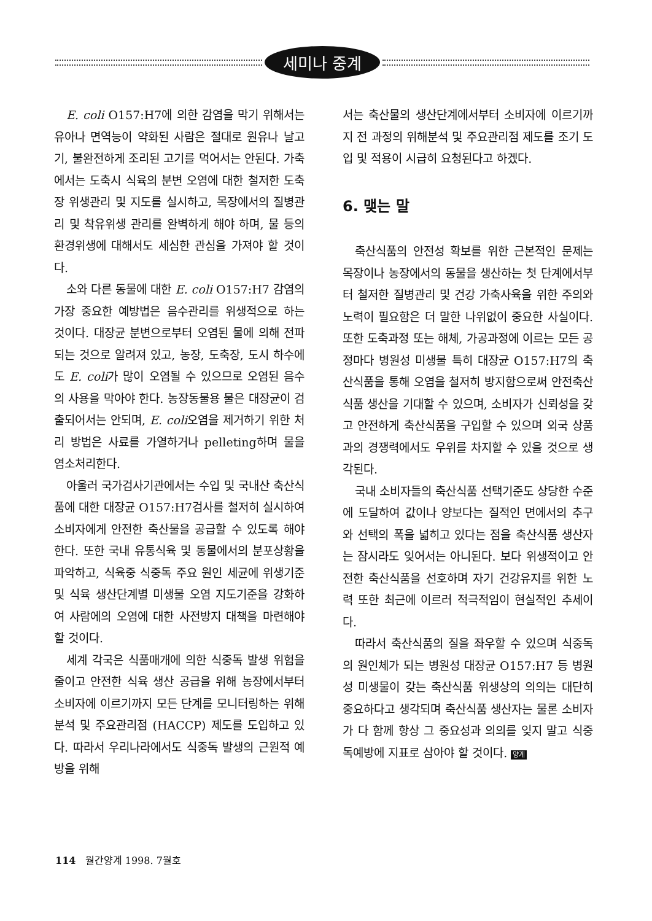세미나 중계
E. coli O157:H7에 의한 감염을 막기 위해서는 유아나 면역능이 약화된 사람은 절대로 원유나 날고기, 불완전하게 조리된 고기를 먹어서는 안된다. 가축에서는 도축시 식육의 분변 오염에 대한 철저한 도축장 위생관리 및 지도를 실시하고, 목장에서의 질병관리 및 착유위생 관리를 완벽하게 해야 하며, 물 등의 환경위생에 대해서도 세심한 관심을 가져야 할 것이다.
소와 다른 동물에 대한 E. coli O157:H7 감염의 가장 중요한 예방법은 음수관리를 위생적으로 하는 것이다. 대장균 분변으로부터 오염된 물에 의해 전파되는 것으로 알려져 있고, 농장, 도축장, 도시 하수에도 E. coli가 많이 오염될 수 있으므로 오염된 음수의 사용을 막아야 한다. 농장동물용 물은 대장균이 검출되어서는 안되며, E. coli오염을 제거하기 위한 처리 방법은 사료를 가열하거나 pelleting하며 물을 염소처리한다.
아울러 국가검사기관에서는 수입 및 국내산 축산식품에 대한 대장균 O157:H7검사를 철저히 실시하여 소비자에게 안전한 축산물을 공급할 수 있도록 해야 한다. 또한 국내 유통식육 및 동물에서의 분포상황을 파악하고, 식육중 식중독 주요 원인 세균에 위생기준 및 식육 생산단계별 미생물 오염 지도기준을 강화하여 사람에의 오염에 대한 사전방지 대책을 마련해야 할 것이다.
세계 각국은 식품매개에 의한 식중독 발생 위험을 줄이고 안전한 식육 생산 공급을 위해 농장에서부터 소비자에 이르기까지 모든 단계를 모니터링하는 위해분석 및 주요관리점 (HACCP) 제도를 도입하고 있다. 따라서 우리나라에서도 식중독 발생의 근원적 예방을 위해
서는 축산물의 생산단계에서부터 소비자에 이르기까지 전 과정의 위해분석 및 주요관리점 제도를 조기 도입 및 적용이 시급히 요청된다고 하겠다.
6. 맺는 말
축산식품의 안전성 확보를 위한 근본적인 문제는 목장이나 농장에서의 동물을 생산하는 첫 단계에서부터 철저한 질병관리 및 건강 가축사육을 위한 주의와 노력이 필요함은 더 말한 나위없이 중요한 사실이다. 또한 도축과정 또는 해체, 가공과정에 이르는 모든 공정마다 병원성 미생물 특히 대장균 O157:H7의 축산식품을 통해 오염을 철저히 방지함으로써 안전축산식품 생산을 기대할 수 있으며, 소비자가 신뢰성을 갖고 안전하게 축산식품을 구입할 수 있으며 외국 상품과의 경쟁력에서도 우위를 차지할 수 있을 것으로 생각된다.
국내 소비자들의 축산식품 선택기준도 상당한 수준에 도달하여 값이나 양보다는 질적인 면에서의 추구와 선택의 폭을 넓히고 있다는 점을 축산식품 생산자는 잠시라도 잊어서는 아니된다. 보다 위생적이고 안전한 축산식품을 선호하며 자기 건강유지를 위한 노력 또한 최근에 이르러 적극적임이 현실적인 추세이다.
따라서 축산식품의 질을 좌우할 수 있으며 식중독의 원인체가 되는 병원성 대장균 O157:H7 등 병원성 미생물이 갖는 축산식품 위생상의 의의는 대단히 중요하다고 생각되며 축산식품 생산자는 물론 소비자가 다 함께 항상 그 중요성과 의의를 잊지 말고 식중독예방에 지표로 삼아야 할 것이다. 양계
114 월간양계 1998. 7월호